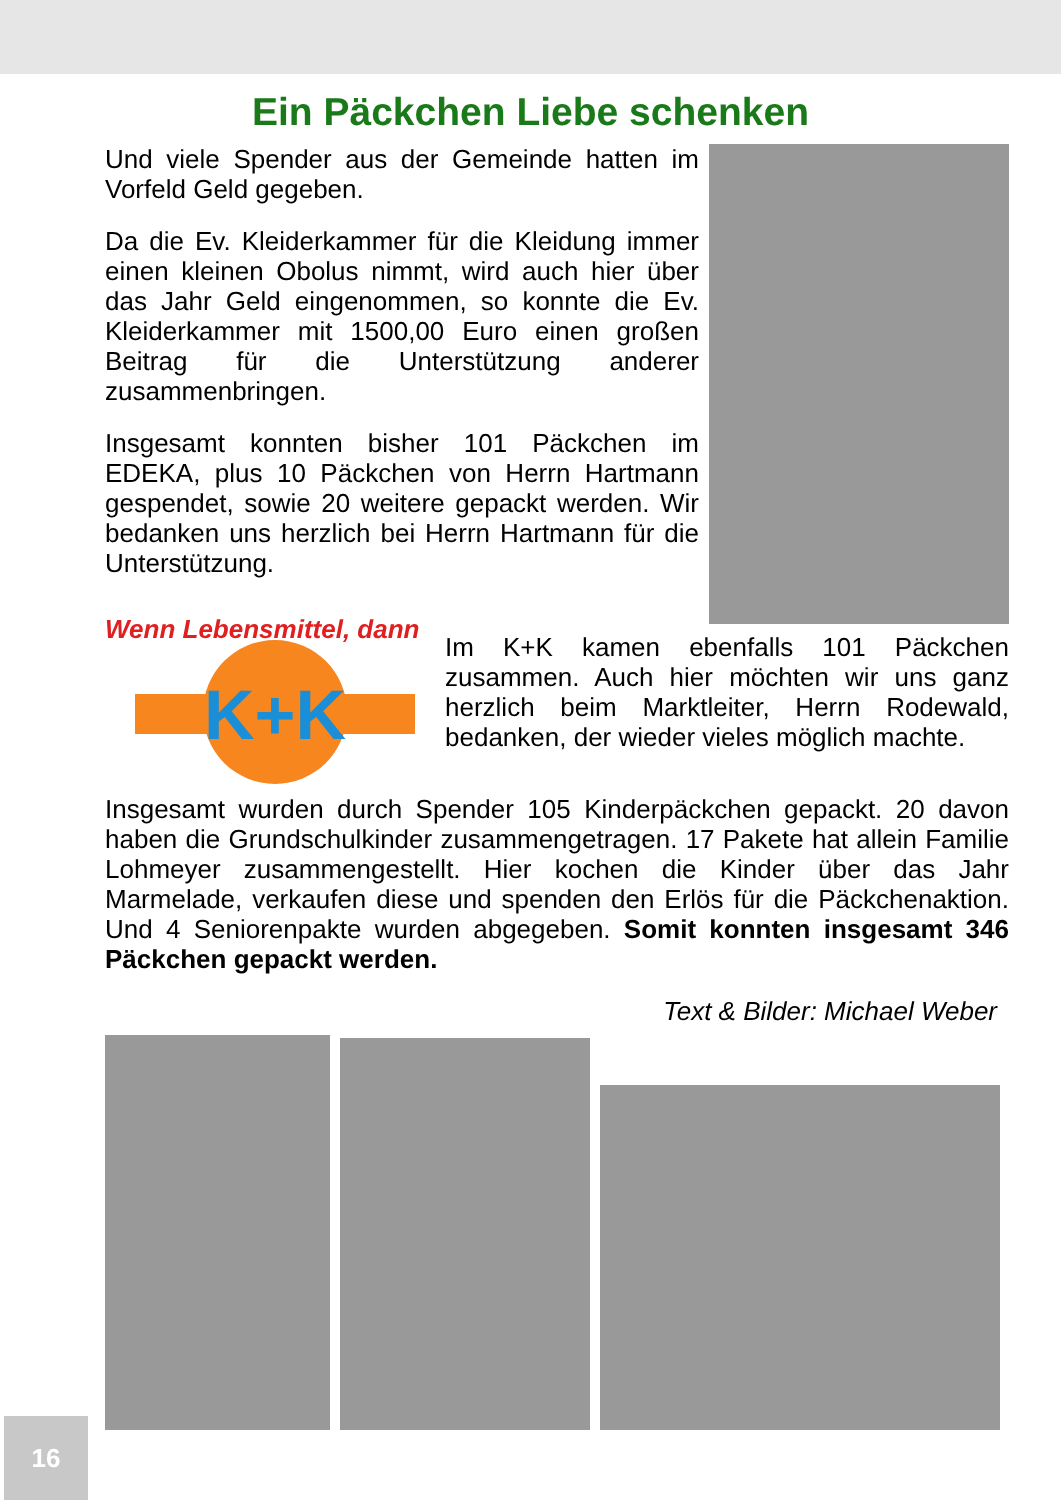Ein Päckchen Liebe schenken
Und viele Spender aus der Gemeinde hatten im Vorfeld Geld gegeben.
Da die Ev. Kleiderkammer für die Kleidung immer einen kleinen Obolus nimmt, wird auch hier über das Jahr Geld eingenommen, so konnte die Ev. Kleiderkammer mit 1500,00 Euro einen großen Beitrag für die Unterstützung anderer zusammenbringen.
Insgesamt konnten bisher 101 Päckchen im EDEKA, plus 10 Päckchen von Herrn Hartmann gespendet, sowie 20 weitere gepackt werden. Wir bedanken uns herzlich bei Herrn Hartmann für die Unterstützung.
Wenn Lebensmittel, dann
K+K
Im K+K kamen ebenfalls 101 Päckchen zusammen. Auch hier möchten wir uns ganz herzlich beim Marktleiter, Herrn Rodewald, bedanken, der wieder vieles möglich machte.
Insgesamt wurden durch Spender 105 Kinderpäckchen gepackt. 20 davon haben die Grundschulkinder zusammengetragen. 17 Pakete hat allein Familie Lohmeyer zusammengestellt. Hier kochen die Kinder über das Jahr Marmelade, verkaufen diese und spenden den Erlös für die Päckchenaktion. Und 4 Seniorenpakte wurden abgegeben. Somit konnten insgesamt 346 Päckchen gepackt werden.
Text & Bilder: Michael Weber
16